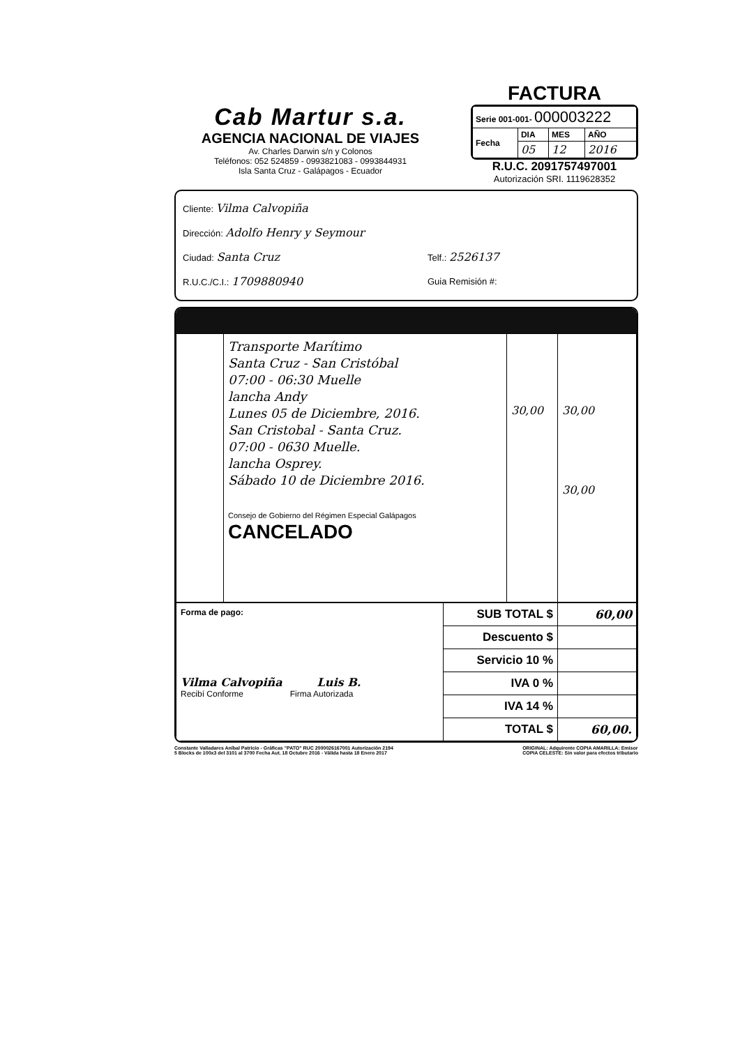Cab Martur s.a.
AGENCIA NACIONAL DE VIAJES
Av. Charles Darwin s/n y Colonos
Teléfonos: 052 524859 - 0993821083 - 0993844931
Isla Santa Cruz - Galápagos - Ecuador
FACTURA
| Serie 001-001- 000003222 | | | |
| Fecha | DIA | MES | AÑO |
| | 05 | 12 | 2016 |
R.U.C. 2091757497001
Autorización SRI. 1119628352
Cliente: Vilma Calvopiña
Dirección: Adolfo Henry y Seymour
Ciudad: Santa Cruz Telf.: 2526137
R.U.C./C.I.: 1709880940 Guia Remisión #:
| | Transporte Marítimo Santa Cruz - San Cristóbal 07:00 - 06:30 Muelle lancha Andy Lunes 05 de Diciembre, 2016. San Cristobal - Santa Cruz. 07:00 - 0630 Muelle. lancha Osprey. Sábado 10 de Diciembre 2016. Consejo de Gobierno del Régimen Especial Galápagos CANCELADO | 30,00 | 30,00 30,00 |
| Forma de pago: Vilma Calvopiña Luis B. Recibí Conforme Firma Autorizada | SUB TOTAL $ | 60,00 |
| | Descuento $ | |
| | Servicio 10 % | |
| | IVA 0 % | |
| | IVA 14 % | |
| | TOTAL $ | 60,00. |
Constante Valladares Aníbal Patricio - Gráficas "PATO" RUC 2000026167001 Autorización 2194
5 Blocks de 100x3 del 3101 al 3700 Fecha Aut. 18 Octubre 2016 - Válida hasta 18 Enero 2017
ORIGINAL: Adquirente COPIA AMARILLA: Emisor
COPIA CELESTE: Sin valor para efectos tributario